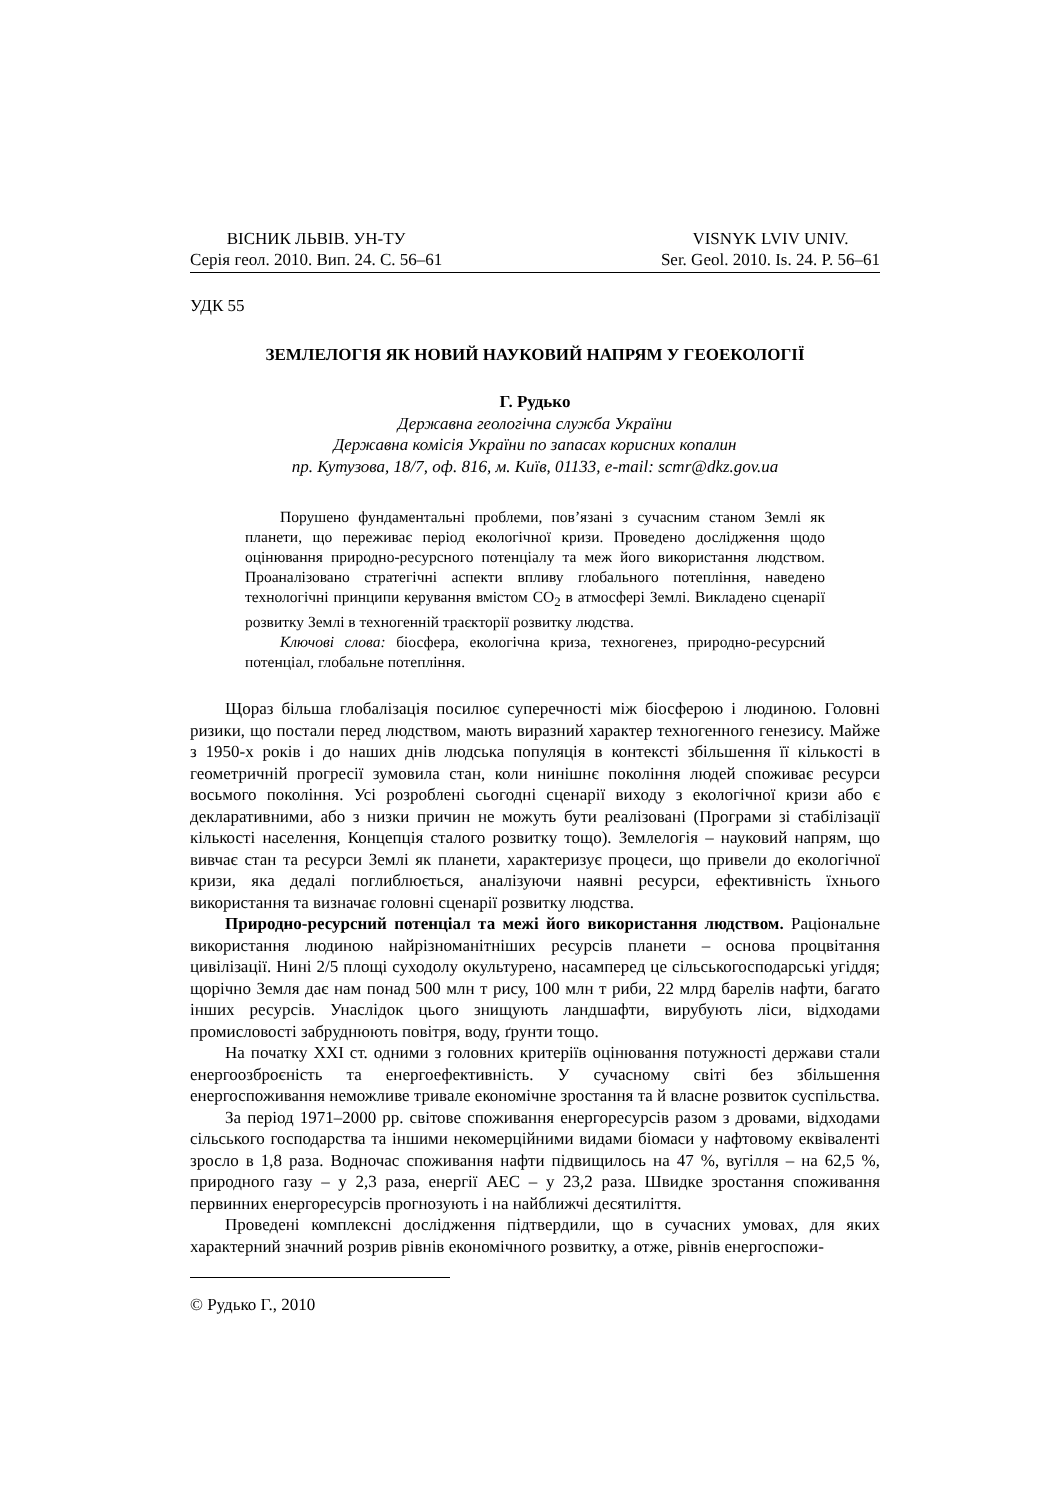ВІСНИК ЛЬВІВ. УН-ТУ
Серія геол. 2010. Вип. 24. С. 56–61
VISNYK LVIV UNIV.
Ser. Geol. 2010. Is. 24. P. 56–61
УДК 55
ЗЕМЛЕЛОГІЯ ЯК НОВИЙ НАУКОВИЙ НАПРЯМ У ГЕОЕКОЛОГІЇ
Г. Рудько
Державна геологічна служба України
Державна комісія України по запасах корисних копалин
пр. Кутузова, 18/7, оф. 816, м. Київ, 01133, e-mail: scmr@dkz.gov.ua
Порушено фундаментальні проблеми, пов’язані з сучасним станом Землі як планети, що переживає період екологічної кризи. Проведено дослідження щодо оцінювання природно-ресурсного потенціалу та меж його використання людством. Проаналізовано стратегічні аспекти впливу глобального потепління, наведено технологічні принципи керування вмістом CO<sub>2</sub> в атмосфері Землі. Викладено сценарії розвитку Землі в техногенній траєкторії розвитку людства.
Ключові слова: біосфера, екологічна криза, техногенез, природно-ресурсний потенціал, глобальне потепління.
Щораз більша глобалізація посилює суперечності між біосферою і людиною. Головні ризики, що постали перед людством, мають виразний характер техногенного генезису. Майже з 1950-х років і до наших днів людська популяція в контексті збільшення її кількості в геометричній прогресії зумовила стан, коли нинішнє покоління людей споживає ресурси восьмого покоління. Усі розроблені сьогодні сценарії виходу з екологічної кризи або є декларативними, або з низки причин не можуть бути реалізовані (Програми зі стабілізації кількості населення, Концепція сталого розвитку тощо). Землелогія – науковий напрям, що вивчає стан та ресурси Землі як планети, характеризує процеси, що привели до екологічної кризи, яка дедалі поглиблюється, аналізуючи наявні ресурси, ефективність їхнього використання та визначає головні сценарії розвитку людства.
Природно-ресурсний потенціал та межі його використання людством. Раціональне використання людиною найрізноманітніших ресурсів планети – основа процвітання цивілізації. Нині 2/5 площі суходолу окультурено, насамперед це сільськогосподарські угіддя; щорічно Земля дає нам понад 500 млн т рису, 100 млн т риби, 22 млрд барелів нафти, багато інших ресурсів. Унаслідок цього знищують ландшафти, вирубують ліси, відходами промисловості забруднюють повітря, воду, ґрунти тощо.
На початку ХХІ ст. одними з головних критеріїв оцінювання потужності держави стали енергоозброєність та енергоефективність. У сучасному світі без збільшення енергоспоживання неможливе тривале економічне зростання та й власне розвиток суспільства.
За період 1971–2000 рр. світове споживання енергоресурсів разом з дровами, відходами сільського господарства та іншими некомерційними видами біомаси у нафтовому еквіваленті зросло в 1,8 раза. Водночас споживання нафти підвищилось на 47 %, вугілля – на 62,5 %, природного газу – у 2,3 раза, енергії АЕС – у 23,2 раза. Швидке зростання споживання первинних енергоресурсів прогнозують і на найближчі десятиліття.
Проведені комплексні дослідження підтвердили, що в сучасних умовах, для яких характерний значний розрив рівнів економічного розвитку, а отже, рівнів енергоспожи-
© Рудько Г., 2010